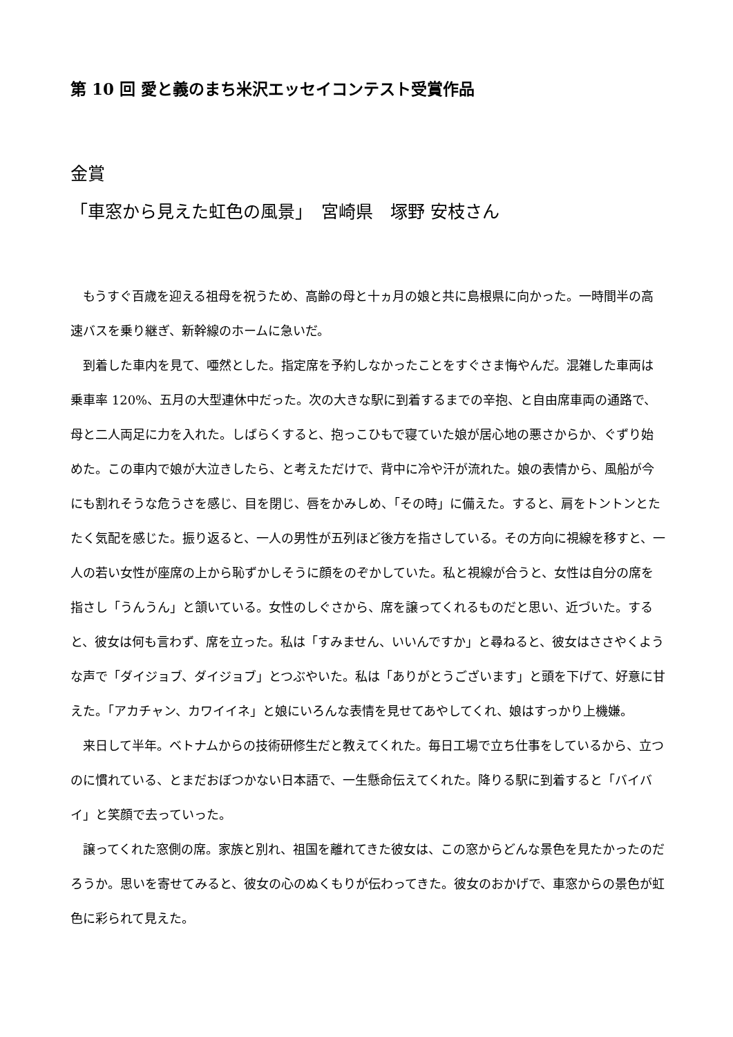第 10 回 愛と義のまち米沢エッセイコンテスト受賞作品
金賞
「車窓から見えた虹色の風景」　宮崎県　塚野 安枝さん
もうすぐ百歳を迎える祖母を祝うため、高齢の母と十ヵ月の娘と共に島根県に向かった。一時間半の高速バスを乗り継ぎ、新幹線のホームに急いだ。
到着した車内を見て、唖然とした。指定席を予約しなかったことをすぐさま悔やんだ。混雑した車両は乗車率 120%、五月の大型連休中だった。次の大きな駅に到着するまでの辛抱、と自由席車両の通路で、母と二人両足に力を入れた。しばらくすると、抱っこひもで寝ていた娘が居心地の悪さからか、ぐずり始めた。この車内で娘が大泣きしたら、と考えただけで、背中に冷や汗が流れた。娘の表情から、風船が今にも割れそうな危うさを感じ、目を閉じ、唇をかみしめ、「その時」に備えた。すると、肩をトントンとたたく気配を感じた。振り返ると、一人の男性が五列ほど後方を指さしている。その方向に視線を移すと、一人の若い女性が座席の上から恥ずかしそうに顔をのぞかしていた。私と視線が合うと、女性は自分の席を指さし「うんうん」と頷いている。女性のしぐさから、席を譲ってくれるものだと思い、近づいた。すると、彼女は何も言わず、席を立った。私は「すみません、いいんですか」と尋ねると、彼女はささやくような声で「ダイジョブ、ダイジョブ」とつぶやいた。私は「ありがとうございます」と頭を下げて、好意に甘えた。「アカチャン、カワイイネ」と娘にいろんな表情を見せてあやしてくれ、娘はすっかり上機嫌。
来日して半年。ベトナムからの技術研修生だと教えてくれた。毎日工場で立ち仕事をしているから、立つのに慣れている、とまだおぼつかない日本語で、一生懸命伝えてくれた。降りる駅に到着すると「バイバイ」と笑顔で去っていった。
譲ってくれた窓側の席。家族と別れ、祖国を離れてきた彼女は、この窓からどんな景色を見たかったのだろうか。思いを寄せてみると、彼女の心のぬくもりが伝わってきた。彼女のおかげで、車窓からの景色が虹色に彩られて見えた。